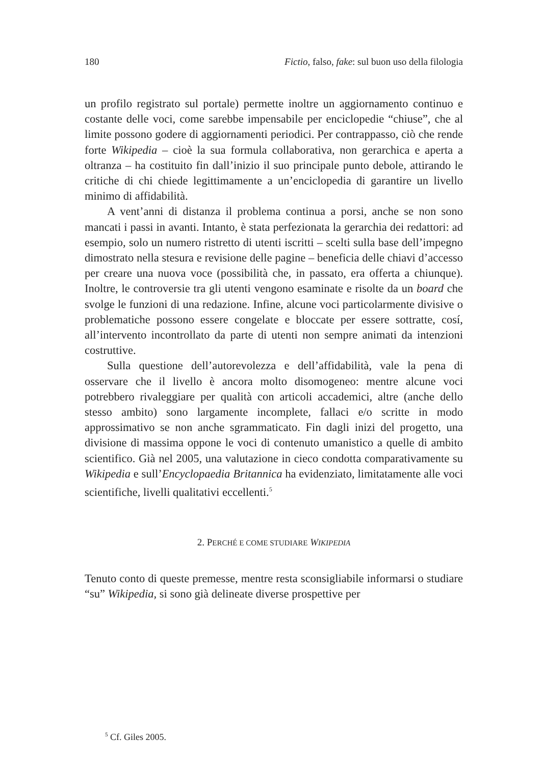180 Fictio, falso, fake: sul buon uso della filologia
un profilo registrato sul portale) permette inoltre un aggiornamento continuo e costante delle voci, come sarebbe impensabile per enciclopedie “chiuse”, che al limite possono godere di aggiornamenti periodici. Per contrappasso, ciò che rende forte Wikipedia – cioè la sua formula collaborativa, non gerarchica e aperta a oltranza – ha costituito fin dall’inizio il suo principale punto debole, attirando le critiche di chi chiede legittimamente a un’enciclopedia di garantire un livello minimo di affidabilità.
A vent’anni di distanza il problema continua a porsi, anche se non sono mancati i passi in avanti. Intanto, è stata perfezionata la gerarchia dei redattori: ad esempio, solo un numero ristretto di utenti iscritti – scelti sulla base dell’impegno dimostrato nella stesura e revisione delle pagine – beneficia delle chiavi d’accesso per creare una nuova voce (possibilità che, in passato, era offerta a chiunque). Inoltre, le controversie tra gli utenti vengono esaminate e risolte da un board che svolge le funzioni di una redazione. Infine, alcune voci particolarmente divisive o problematiche possono essere congelate e bloccate per essere sottratte, cosí, all’intervento incontrollato da parte di utenti non sempre animati da intenzioni costruttive.
Sulla questione dell’autorevolezza e dell’affidabilità, vale la pena di osservare che il livello è ancora molto disomogeneo: mentre alcune voci potrebbero rivaleggiare per qualità con articoli accademici, altre (anche dello stesso ambito) sono largamente incomplete, fallaci e/o scritte in modo approssimativo se non anche sgrammaticato. Fin dagli inizi del progetto, una divisione di massima oppone le voci di contenuto umanistico a quelle di ambito scientifico. Già nel 2005, una valutazione in cieco condotta comparativamente su Wikipedia e sull’Encyclopaedia Britannica ha evidenziato, limitatamente alle voci scientifiche, livelli qualitativi eccellenti.<sup>5</sup>
2. PERCHÉ E COME STUDIARE WIKIPEDIA
Tenuto conto di queste premesse, mentre resta sconsigliabile informarsi o studiare “su” Wikipedia, si sono già delineate diverse prospettive per
<sup>5</sup> Cf. Giles 2005.